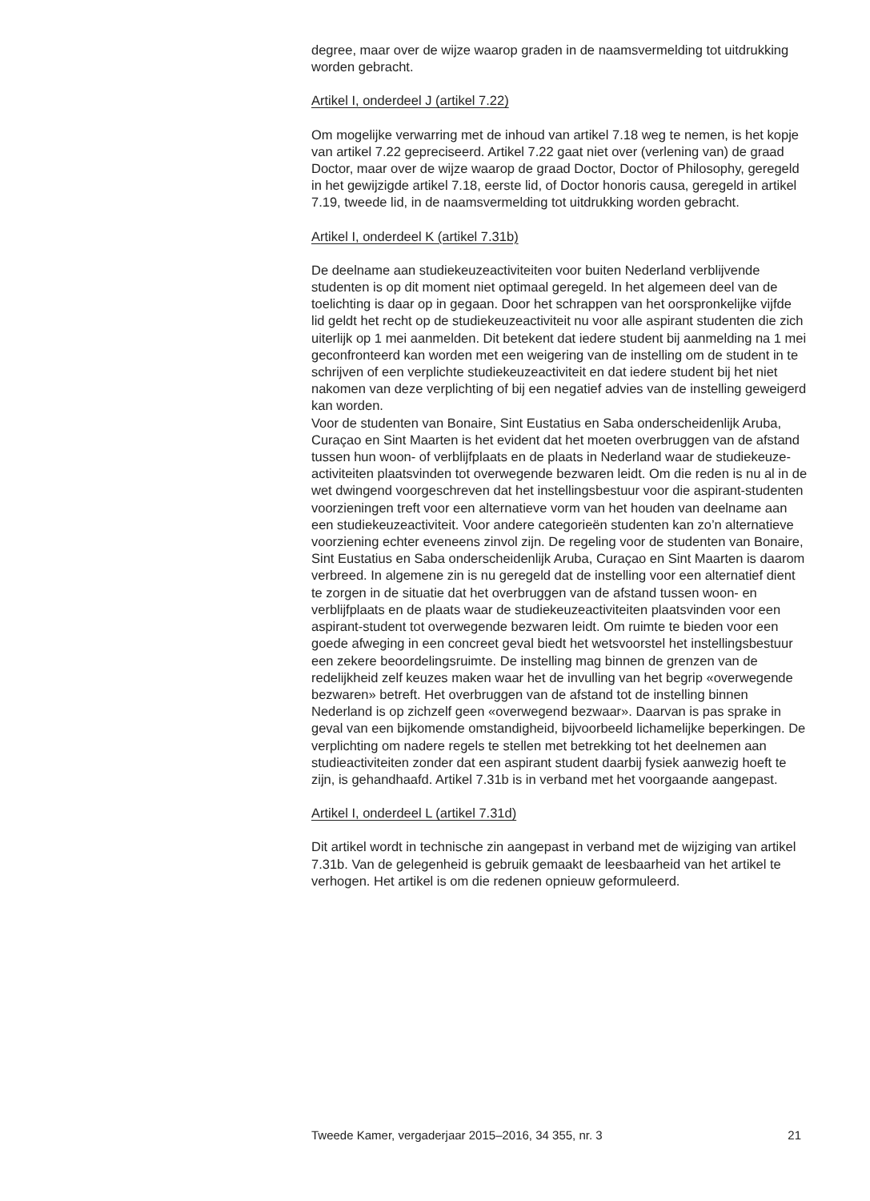degree, maar over de wijze waarop graden in de naamsvermelding tot uitdrukking worden gebracht.
Artikel I, onderdeel J (artikel 7.22)
Om mogelijke verwarring met de inhoud van artikel 7.18 weg te nemen, is het kopje van artikel 7.22 gepreciseerd. Artikel 7.22 gaat niet over (verlening van) de graad Doctor, maar over de wijze waarop de graad Doctor, Doctor of Philosophy, geregeld in het gewijzigde artikel 7.18, eerste lid, of Doctor honoris causa, geregeld in artikel 7.19, tweede lid, in de naamsvermelding tot uitdrukking worden gebracht.
Artikel I, onderdeel K (artikel 7.31b)
De deelname aan studiekeuzeactiviteiten voor buiten Nederland verblijvende studenten is op dit moment niet optimaal geregeld. In het algemeen deel van de toelichting is daar op in gegaan. Door het schrappen van het oorspronkelijke vijfde lid geldt het recht op de studiekeuzeactiviteit nu voor alle aspirant studenten die zich uiterlijk op 1 mei aanmelden. Dit betekent dat iedere student bij aanmelding na 1 mei geconfronteerd kan worden met een weigering van de instelling om de student in te schrijven of een verplichte studiekeuzeactiviteit en dat iedere student bij het niet nakomen van deze verplichting of bij een negatief advies van de instelling geweigerd kan worden.
Voor de studenten van Bonaire, Sint Eustatius en Saba onderscheidenlijk Aruba, Curaçao en Sint Maarten is het evident dat het moeten overbruggen van de afstand tussen hun woon- of verblijfplaats en de plaats in Nederland waar de studiekeuze-activiteiten plaatsvinden tot overwegende bezwaren leidt. Om die reden is nu al in de wet dwingend voorgeschreven dat het instellingsbestuur voor die aspirant-studenten voorzieningen treft voor een alternatieve vorm van het houden van deelname aan een studiekeuzeactiviteit. Voor andere categorieën studenten kan zo’n alternatieve voorziening echter eveneens zinvol zijn. De regeling voor de studenten van Bonaire, Sint Eustatius en Saba onderscheidenlijk Aruba, Curaçao en Sint Maarten is daarom verbreed. In algemene zin is nu geregeld dat de instelling voor een alternatief dient te zorgen in de situatie dat het overbruggen van de afstand tussen woon- en verblijfplaats en de plaats waar de studiekeuzeactiviteiten plaatsvinden voor een aspirant-student tot overwegende bezwaren leidt. Om ruimte te bieden voor een goede afweging in een concreet geval biedt het wetsvoorstel het instellingsbestuur een zekere beoordelingsruimte. De instelling mag binnen de grenzen van de redelijkheid zelf keuzes maken waar het de invulling van het begrip «overwegende bezwaren» betreft. Het overbruggen van de afstand tot de instelling binnen Nederland is op zichzelf geen «overwegend bezwaar». Daarvan is pas sprake in geval van een bijkomende omstandigheid, bijvoorbeeld lichamelijke beperkingen. De verplichting om nadere regels te stellen met betrekking tot het deelnemen aan studieactiviteiten zonder dat een aspirant student daarbij fysiek aanwezig hoeft te zijn, is gehandhaafd. Artikel 7.31b is in verband met het voorgaande aangepast.
Artikel I, onderdeel L (artikel 7.31d)
Dit artikel wordt in technische zin aangepast in verband met de wijziging van artikel 7.31b. Van de gelegenheid is gebruik gemaakt de leesbaarheid van het artikel te verhogen. Het artikel is om die redenen opnieuw geformuleerd.
Tweede Kamer, vergaderjaar 2015–2016, 34 355, nr. 3 21